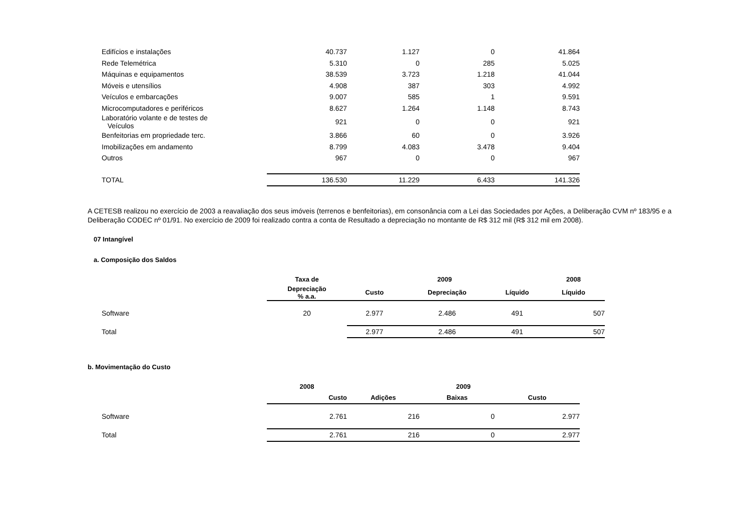| Edifícios e instalações | 40.737 | 1.127 | 0 | 41.864 |
| Rede Telemétrica | 5.310 | 0 | 285 | 5.025 |
| Máquinas e equipamentos | 38.539 | 3.723 | 1.218 | 41.044 |
| Móveis e utensílios | 4.908 | 387 | 303 | 4.992 |
| Veículos e embarcações | 9.007 | 585 | 1 | 9.591 |
| Microcomputadores e periféricos | 8.627 | 1.264 | 1.148 | 8.743 |
| Laboratório volante e de testes de Veículos | 921 | 0 | 0 | 921 |
| Benfeitorias em propriedade terc. | 3.866 | 60 | 0 | 3.926 |
| Imobilizações em andamento | 8.799 | 4.083 | 3.478 | 9.404 |
| Outros | 967 | 0 | 0 | 967 |
| TOTAL | 136.530 | 11.229 | 6.433 | 141.326 |
A CETESB realizou no exercício de 2003 a reavaliação dos seus imóveis (terrenos e benfeitorias), em consonância com a Lei das Sociedades por Ações, a Deliberação CVM nº 183/95 e a Deliberação CODEC nº 01/91. No exercício de 2009 foi realizado contra a conta de Resultado a depreciação no montante de R$ 312 mil (R$ 312 mil em 2008).
07 Intangível
a. Composição dos Saldos
| | Taxa de | 2009 | | | 2008 |
| --- | --- | --- | --- | --- | --- |
| | Depreciação % a.a. | Custo | Depreciação | Líquido | Líquido |
| Software | 20 | 2.977 | 2.486 | 491 | 507 |
| Total | | 2.977 | 2.486 | 491 | 507 |
b. Movimentação do Custo
| | 2008 | 2009 | | |
| --- | --- | --- | --- | --- |
| | Custo | Adições | Baixas | Custo |
| Software | 2.761 | 216 | 0 | 2.977 |
| Total | 2.761 | 216 | 0 | 2.977 |